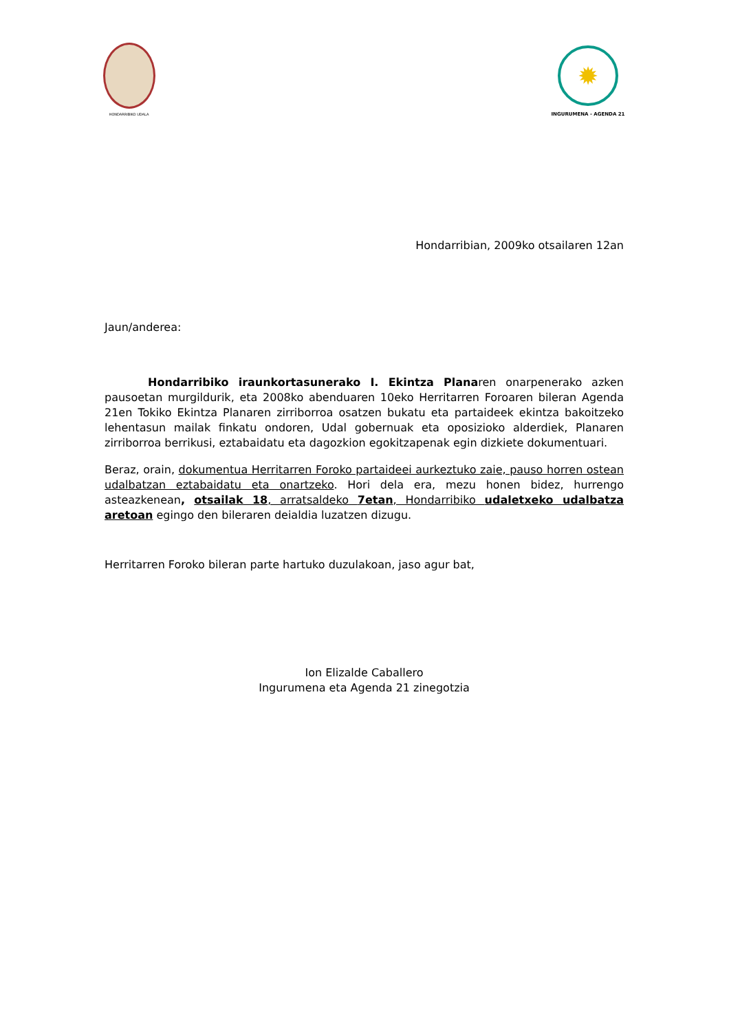HONDARRIBIKO UDALA
✹
INGURUMENA - AGENDA 21
Hondarribian, 2009ko otsailaren 12an
Jaun/anderea:
Hondarribiko iraunkortasunerako I. Ekintza Planaren onarpenerako azken pausoetan murgildurik, eta 2008ko abenduaren 10eko Herritarren Foroaren bileran Agenda 21en Tokiko Ekintza Planaren zirriborroa osatzen bukatu eta partaideek ekintza bakoitzeko lehentasun mailak finkatu ondoren, Udal gobernuak eta oposizioko alderdiek, Planaren zirriborroa berrikusi, eztabaidatu eta dagozkion egokitzapenak egin dizkiete dokumentuari.
Beraz, orain, dokumentua Herritarren Foroko partaideei aurkeztuko zaie, pauso horren ostean udalbatzan eztabaidatu eta onartzeko. Hori dela era, mezu honen bidez, hurrengo asteazkenean, otsailak 18, arratsaldeko 7etan, Hondarribiko udaletxeko udalbatza aretoan egingo den bileraren deialdia luzatzen dizugu.
Herritarren Foroko bileran parte hartuko duzulakoan, jaso agur bat,
Ion Elizalde Caballero
Ingurumena eta Agenda 21 zinegotzia